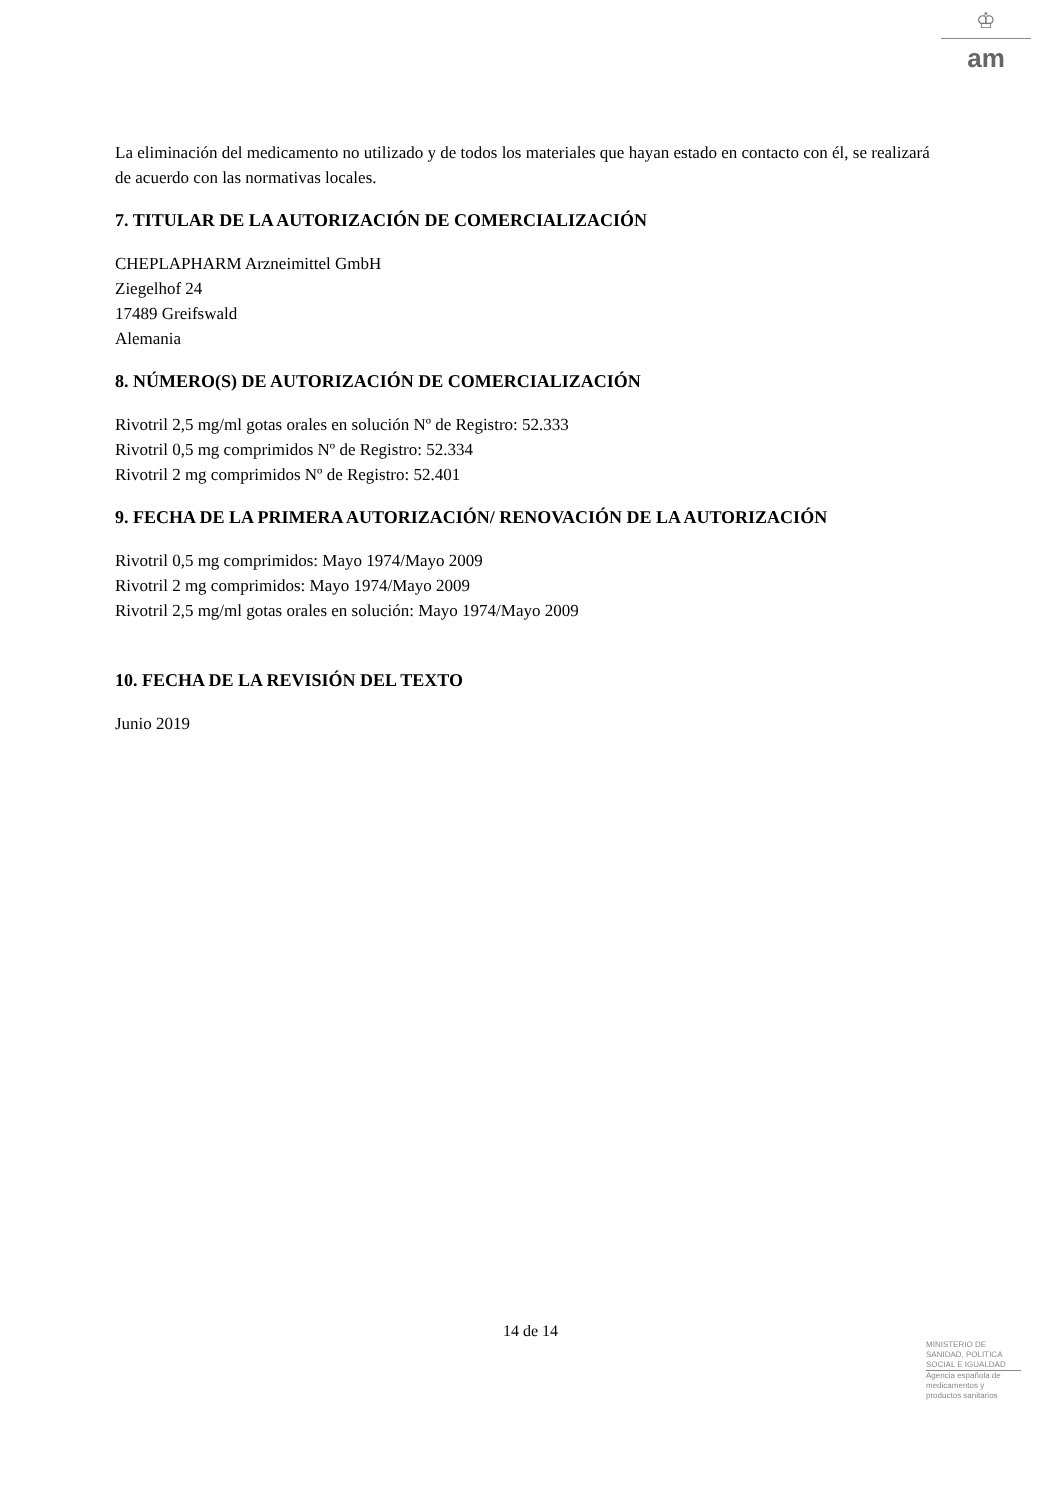♔
am
La eliminación del medicamento no utilizado y de todos los materiales que hayan estado en contacto con él, se realizará de acuerdo con las normativas locales.
7. TITULAR DE LA AUTORIZACIÓN DE COMERCIALIZACIÓN
CHEPLAPHARM Arzneimittel GmbH
Ziegelhof 24
17489 Greifswald
Alemania
8. NÚMERO(S) DE AUTORIZACIÓN DE COMERCIALIZACIÓN
Rivotril 2,5 mg/ml gotas orales en solución Nº de Registro: 52.333
Rivotril 0,5 mg comprimidos Nº de Registro: 52.334
Rivotril 2 mg comprimidos Nº de Registro: 52.401
9. FECHA DE LA PRIMERA AUTORIZACIÓN/ RENOVACIÓN DE LA AUTORIZACIÓN
Rivotril 0,5 mg comprimidos: Mayo 1974/Mayo 2009
Rivotril 2 mg comprimidos: Mayo 1974/Mayo 2009
Rivotril 2,5 mg/ml gotas orales en solución: Mayo 1974/Mayo 2009
10. FECHA DE LA REVISIÓN DEL TEXTO
Junio 2019
14 de 14
MINISTERIO DE
SANIDAD, POLITICA
SOCIAL E IGUALDAD
Agencia española de
medicamentos y
productos sanitarios